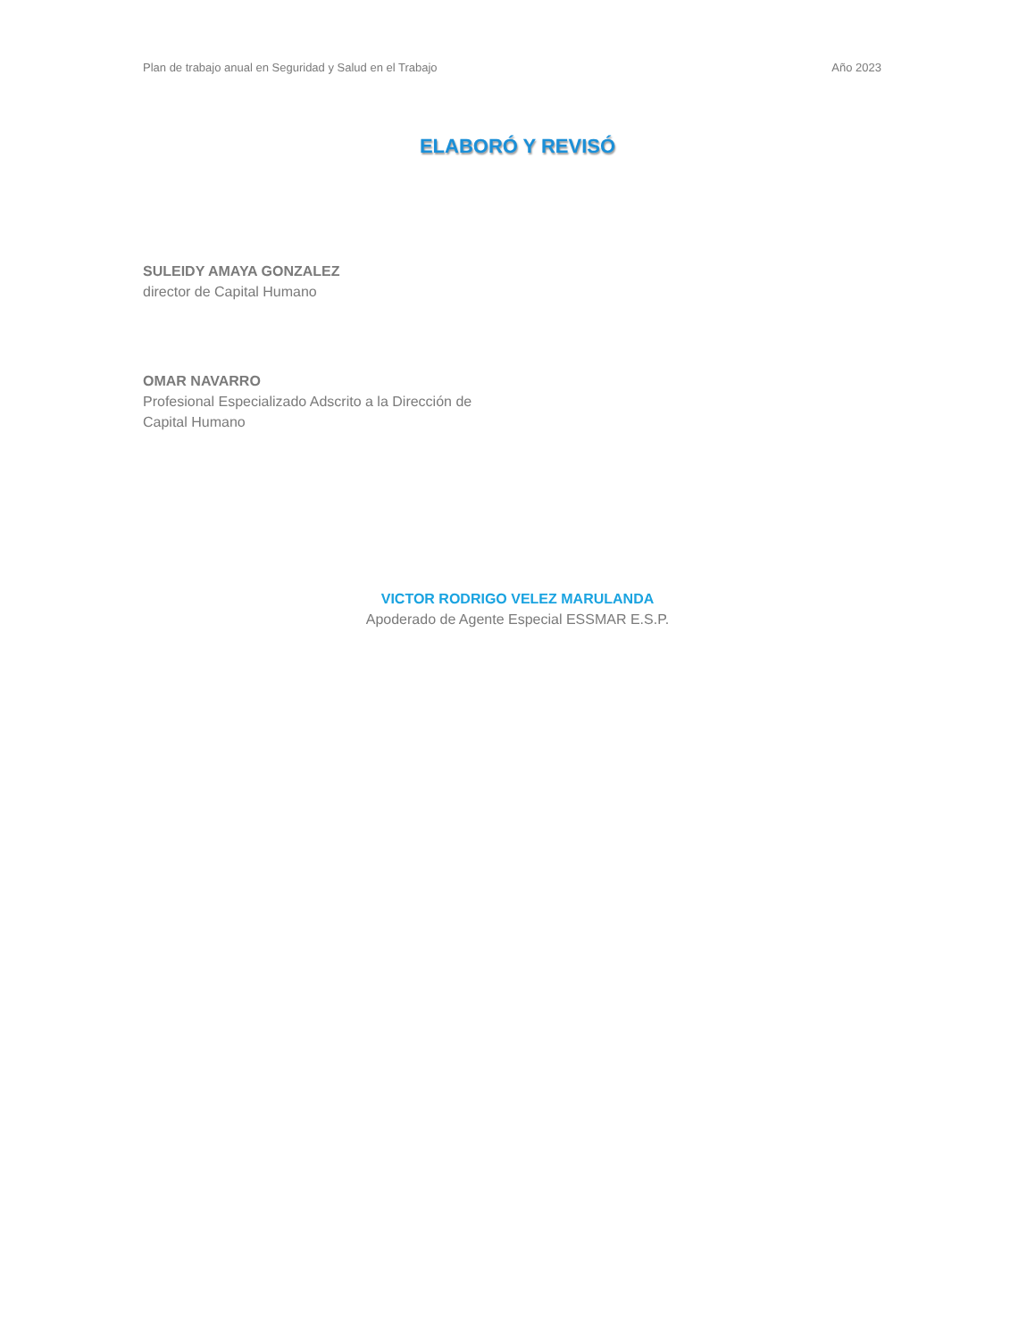Plan de trabajo anual en Seguridad y Salud en el Trabajo Año 2023
ELABORÓ Y REVISÓ
SULEIDY AMAYA GONZALEZ
director de Capital Humano
OMAR NAVARRO
Profesional Especializado Adscrito a la Dirección de
Capital Humano
VICTOR RODRIGO VELEZ MARULANDA
Apoderado de Agente Especial ESSMAR E.S.P.